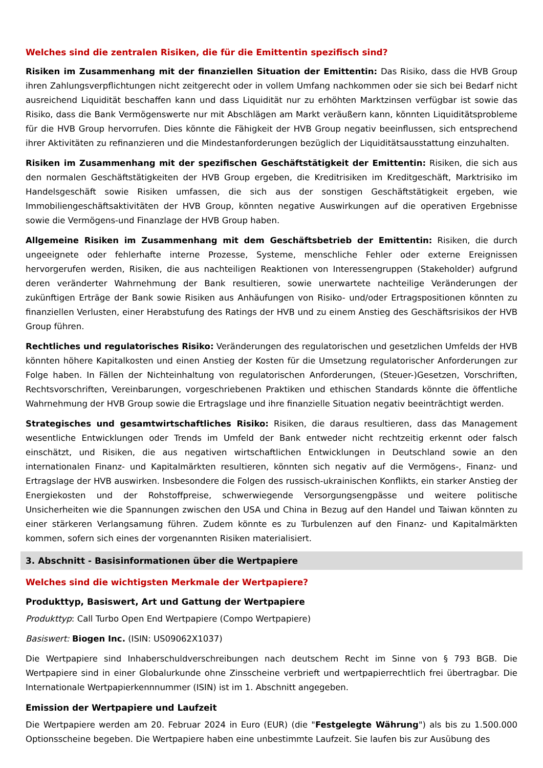Welches sind die zentralen Risiken, die für die Emittentin spezifisch sind?
Risiken im Zusammenhang mit der finanziellen Situation der Emittentin: Das Risiko, dass die HVB Group ihren Zahlungsverpflichtungen nicht zeitgerecht oder in vollem Umfang nachkommen oder sie sich bei Bedarf nicht ausreichend Liquidität beschaffen kann und dass Liquidität nur zu erhöhten Marktzinsen verfügbar ist sowie das Risiko, dass die Bank Vermögenswerte nur mit Abschlägen am Markt veräußern kann, könnten Liquiditätsprobleme für die HVB Group hervorrufen. Dies könnte die Fähigkeit der HVB Group negativ beeinflussen, sich entsprechend ihrer Aktivitäten zu refinanzieren und die Mindestanforderungen bezüglich der Liquiditätsausstattung einzuhalten.
Risiken im Zusammenhang mit der spezifischen Geschäftstätigkeit der Emittentin: Risiken, die sich aus den normalen Geschäftstätigkeiten der HVB Group ergeben, die Kreditrisiken im Kreditgeschäft, Marktrisiko im Handelsgeschäft sowie Risiken umfassen, die sich aus der sonstigen Geschäftstätigkeit ergeben, wie Immobiliengeschäftsaktivitäten der HVB Group, könnten negative Auswirkungen auf die operativen Ergebnisse sowie die Vermögens-und Finanzlage der HVB Group haben.
Allgemeine Risiken im Zusammenhang mit dem Geschäftsbetrieb der Emittentin: Risiken, die durch ungeeignete oder fehlerhafte interne Prozesse, Systeme, menschliche Fehler oder externe Ereignissen hervorgerufen werden, Risiken, die aus nachteiligen Reaktionen von Interessengruppen (Stakeholder) aufgrund deren veränderter Wahrnehmung der Bank resultieren, sowie unerwartete nachteilige Veränderungen der zukünftigen Erträge der Bank sowie Risiken aus Anhäufungen von Risiko- und/oder Ertragspositionen könnten zu finanziellen Verlusten, einer Herabstufung des Ratings der HVB und zu einem Anstieg des Geschäftsrisikos der HVB Group führen.
Rechtliches und regulatorisches Risiko: Veränderungen des regulatorischen und gesetzlichen Umfelds der HVB könnten höhere Kapitalkosten und einen Anstieg der Kosten für die Umsetzung regulatorischer Anforderungen zur Folge haben. In Fällen der Nichteinhaltung von regulatorischen Anforderungen, (Steuer-)Gesetzen, Vorschriften, Rechtsvorschriften, Vereinbarungen, vorgeschriebenen Praktiken und ethischen Standards könnte die öffentliche Wahrnehmung der HVB Group sowie die Ertragslage und ihre finanzielle Situation negativ beeinträchtigt werden.
Strategisches und gesamtwirtschaftliches Risiko: Risiken, die daraus resultieren, dass das Management wesentliche Entwicklungen oder Trends im Umfeld der Bank entweder nicht rechtzeitig erkennt oder falsch einschätzt, und Risiken, die aus negativen wirtschaftlichen Entwicklungen in Deutschland sowie an den internationalen Finanz- und Kapitalmärkten resultieren, könnten sich negativ auf die Vermögens-, Finanz- und Ertragslage der HVB auswirken. Insbesondere die Folgen des russisch-ukrainischen Konflikts, ein starker Anstieg der Energiekosten und der Rohstoffpreise, schwerwiegende Versorgungsengpässe und weitere politische Unsicherheiten wie die Spannungen zwischen den USA und China in Bezug auf den Handel und Taiwan könnten zu einer stärkeren Verlangsamung führen. Zudem könnte es zu Turbulenzen auf den Finanz- und Kapitalmärkten kommen, sofern sich eines der vorgenannten Risiken materialisiert.
3. Abschnitt - Basisinformationen über die Wertpapiere
Welches sind die wichtigsten Merkmale der Wertpapiere?
Produkttyp, Basiswert, Art und Gattung der Wertpapiere
Produkttyp: Call Turbo Open End Wertpapiere (Compo Wertpapiere)
Basiswert: Biogen Inc. (ISIN: US09062X1037)
Die Wertpapiere sind Inhaberschuldverschreibungen nach deutschem Recht im Sinne von § 793 BGB. Die Wertpapiere sind in einer Globalurkunde ohne Zinsscheine verbrieft und wertpapierrechtlich frei übertragbar. Die Internationale Wertpapierkennnummer (ISIN) ist im 1. Abschnitt angegeben.
Emission der Wertpapiere und Laufzeit
Die Wertpapiere werden am 20. Februar 2024 in Euro (EUR) (die "Festgelegte Währung") als bis zu 1.500.000 Optionsscheine begeben. Die Wertpapiere haben eine unbestimmte Laufzeit. Sie laufen bis zur Ausübung des